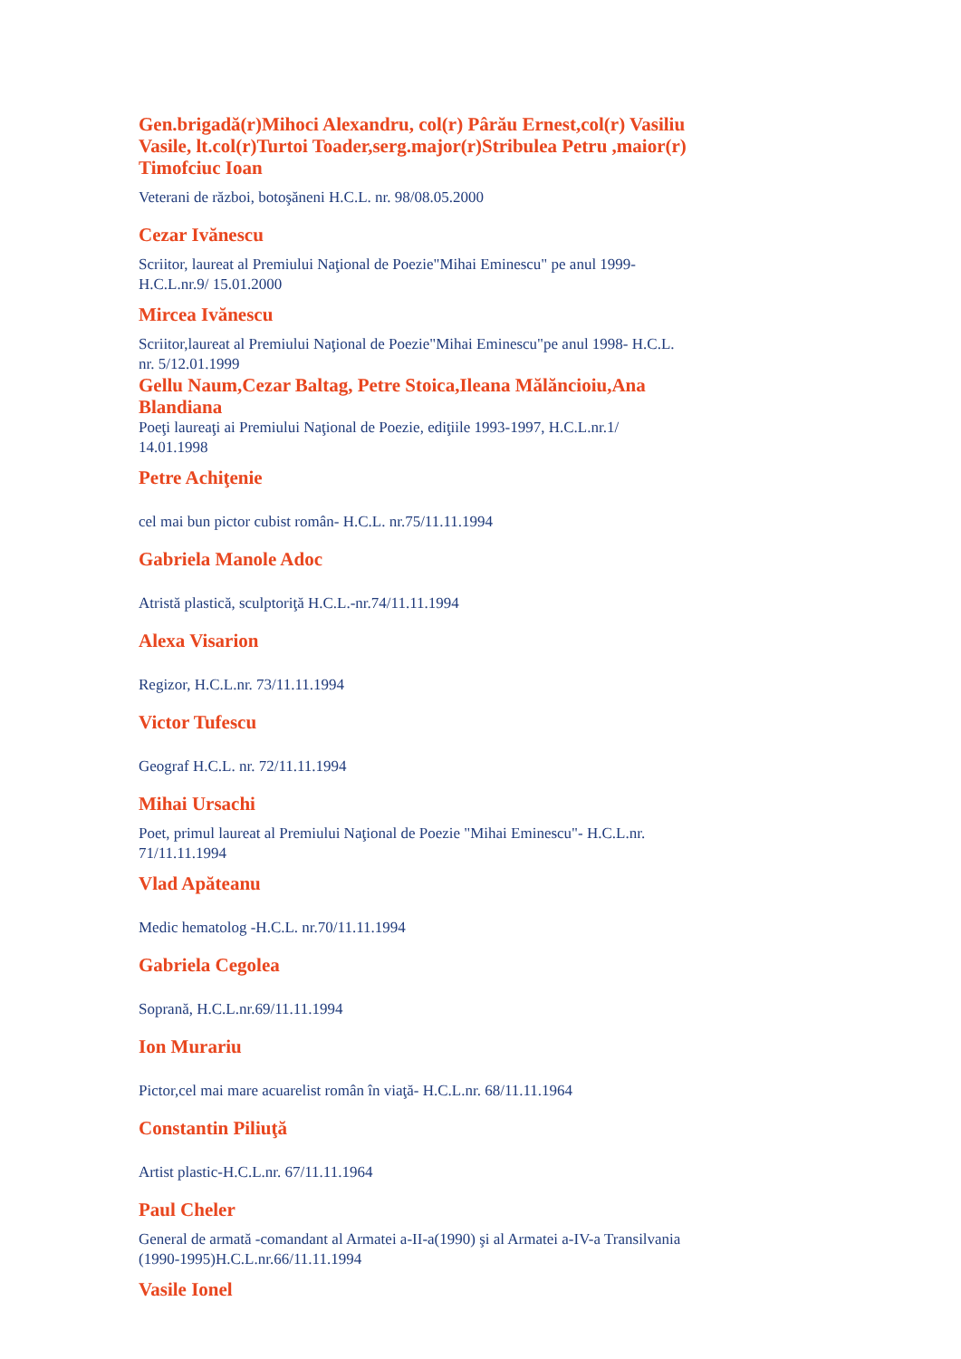Gen.brigadă(r)Mihoci Alexandru, col(r) Pârău Ernest,col(r) Vasiliu Vasile, lt.col(r)Turtoi Toader,serg.major(r)Stribulea Petru ,maior(r) Timofciuc Ioan
Veterani de război, botoşăneni H.C.L. nr. 98/08.05.2000
Cezar Ivănescu
Scriitor, laureat al Premiului Naţional de Poezie"Mihai Eminescu" pe anul 1999-H.C.L.nr.9/ 15.01.2000
Mircea Ivănescu
Scriitor,laureat al Premiului Naţional de Poezie"Mihai Eminescu"pe anul 1998- H.C.L. nr. 5/12.01.1999
Gellu Naum,Cezar Baltag, Petre Stoica,Ileana Mălăncioiu,Ana Blandiana
Poeţi laureaţi ai Premiului Naţional de Poezie, ediţiile 1993-1997, H.C.L.nr.1/ 14.01.1998
Petre Achiţenie
cel mai bun pictor cubist român- H.C.L. nr.75/11.11.1994
Gabriela Manole Adoc
Atristă plastică, sculptoriţă H.C.L.-nr.74/11.11.1994
Alexa Visarion
Regizor, H.C.L.nr. 73/11.11.1994
Victor Tufescu
Geograf H.C.L. nr. 72/11.11.1994
Mihai Ursachi
Poet, primul laureat al Premiului Naţional de Poezie "Mihai Eminescu"- H.C.L.nr. 71/11.11.1994
Vlad Apăteanu
Medic hematolog -H.C.L. nr.70/11.11.1994
Gabriela Cegolea
Soprană, H.C.L.nr.69/11.11.1994
Ion Murariu
Pictor,cel mai mare acuarelist român în viaţă- H.C.L.nr. 68/11.11.1964
Constantin Piliuţă
Artist plastic-H.C.L.nr. 67/11.11.1964
Paul Cheler
General de armată -comandant al Armatei a-II-a(1990) şi al Armatei a-IV-a Transilvania (1990-1995)H.C.L.nr.66/11.11.1994
Vasile Ionel